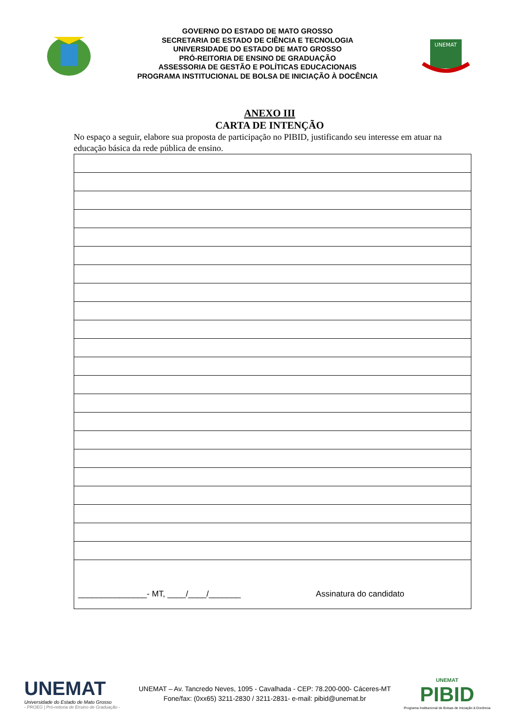GOVERNO DO ESTADO DE MATO GROSSO
SECRETARIA DE ESTADO DE CIÊNCIA E TECNOLOGIA
UNIVERSIDADE DO ESTADO DE MATO GROSSO
PRÓ-REITORIA DE ENSINO DE GRADUAÇÃO
ASSESSORIA DE GESTÃO E POLÍTICAS EDUCACIONAIS
PROGRAMA INSTITUCIONAL DE BOLSA DE INICIAÇÃO À DOCÊNCIA
UNEMAT
ANEXO III
CARTA DE INTENÇÃO
No espaço a seguir, elabore sua proposta de participação no PIBID, justificando seu interesse em atuar na educação básica da rede pública de ensino.
| _______________- MT, ____/____/_______ Assinatura do candidato |
UNEMAT
Universidade do Estado de Mato Grosso
- PROEG | Pró-reitoria de Ensino de Graduação -
UNEMAT – Av. Tancredo Neves, 1095 - Cavalhada - CEP: 78.200-000- Cáceres-MT
Fone/fax: (0xx65) 3211-2830 / 3211-2831- e-mail: pibid@unemat.br
UNEMAT
PIBID
Programa Institucional de Bolsas de Iniciação à Docência